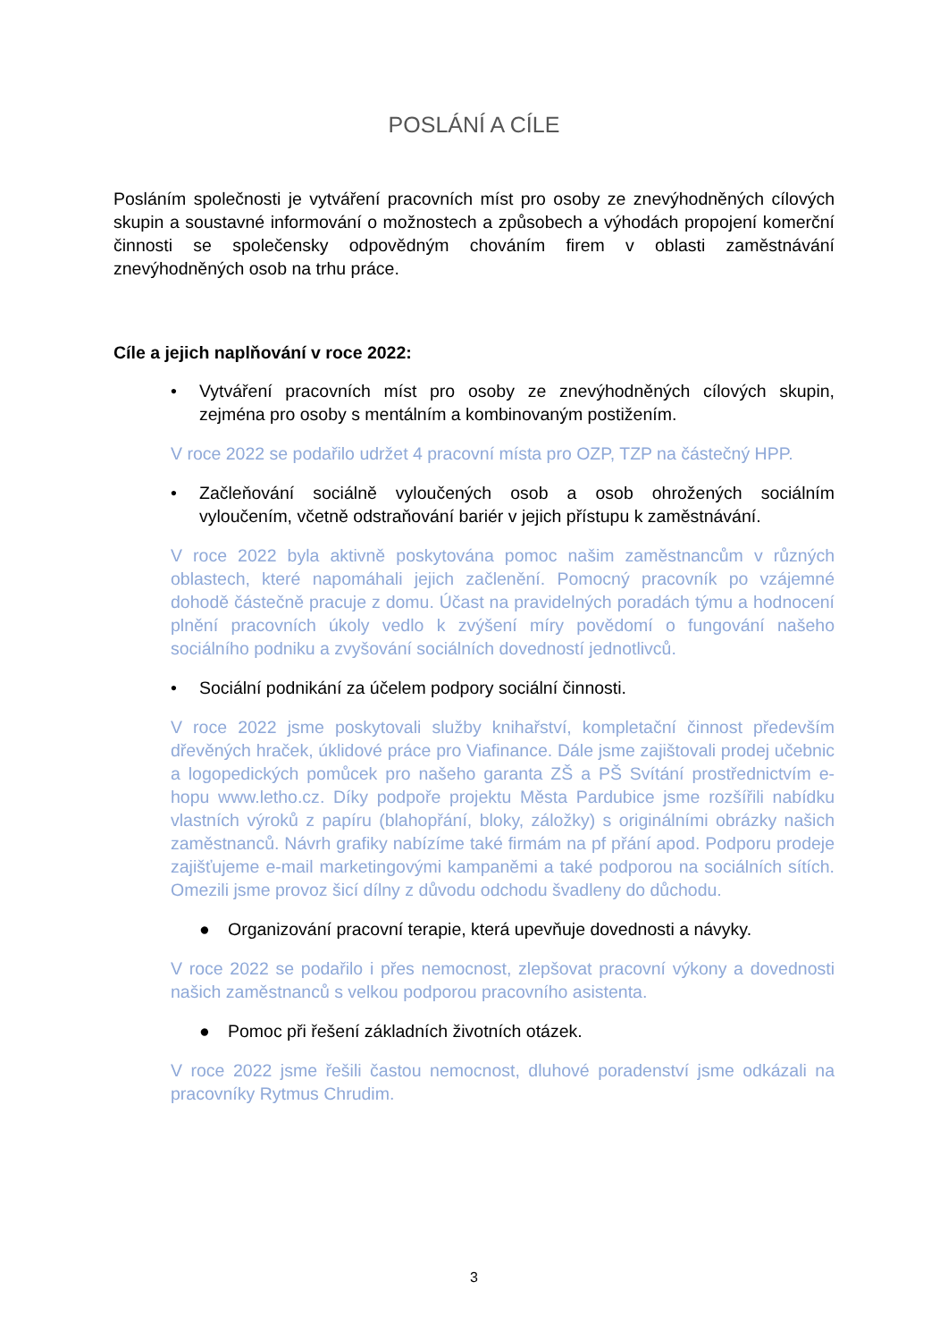POSLÁNÍ A CÍLE
Posláním společnosti je vytváření pracovních míst pro osoby ze znevýhodněných cílových skupin a soustavné informování o možnostech a způsobech a výhodách propojení komerční činnosti se společensky odpovědným chováním firem v oblasti zaměstnávání znevýhodněných osob na trhu práce.
Cíle a jejich naplňování v roce 2022:
• Vytváření pracovních míst pro osoby ze znevýhodněných cílových skupin, zejména pro osoby s mentálním a kombinovaným postižením.
V roce 2022 se podařilo udržet 4 pracovní místa pro OZP, TZP na částečný HPP.
• Začleňování sociálně vyloučených osob a osob ohrožených sociálním vyloučením, včetně odstraňování bariér v jejich přístupu k zaměstnávání.
V roce 2022 byla aktivně poskytována pomoc našim zaměstnancům v různých oblastech, které napomáhali jejich začlenění. Pomocný pracovník po vzájemné dohodě částečně pracuje z domu. Účast na pravidelných poradách týmu a hodnocení plnění pracovních úkoly vedlo k zvýšení míry povědomí o fungování našeho sociálního podniku a zvyšování sociálních dovedností jednotlivců.
• Sociální podnikání za účelem podpory sociální činnosti.
V roce 2022 jsme poskytovali služby knihařství, kompletační činnost především dřevěných hraček, úklidové práce pro Viafinance. Dále jsme zajištovali prodej učebnic a logopedických pomůcek pro našeho garanta ZŠ a PŠ Svítání prostřednictvím e-hopu www.letho.cz. Díky podpoře projektu Města Pardubice jsme rozšířili nabídku vlastních výroků z papíru (blahopřání, bloky, záložky) s originálními obrázky našich zaměstnanců. Návrh grafiky nabízíme také firmám na pf přání apod. Podporu prodeje zajišťujeme e-mail marketingovými kampaněmi a také podporou na sociálních sítích. Omezili jsme provoz šicí dílny z důvodu odchodu švadleny do důchodu.
● Organizování pracovní terapie, která upevňuje dovednosti a návyky.
V roce 2022 se podařilo i přes nemocnost, zlepšovat pracovní výkony a dovednosti našich zaměstnanců s velkou podporou pracovního asistenta.
● Pomoc při řešení základních životních otázek.
V roce 2022 jsme řešili častou nemocnost, dluhové poradenství jsme odkázali na pracovníky Rytmus Chrudim.
3